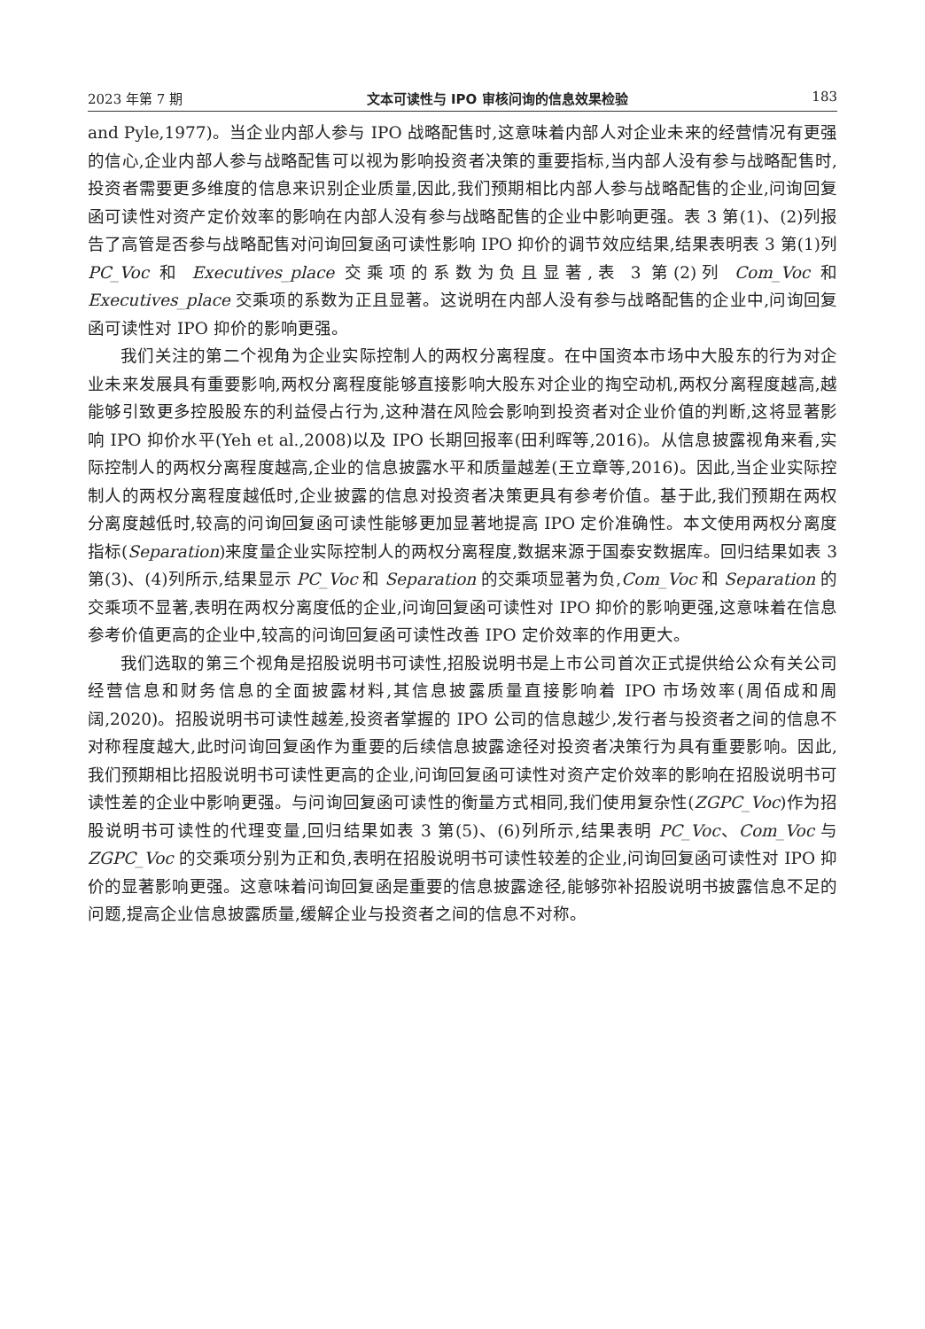2023 年第 7 期 文本可读性与 IPO 审核问询的信息效果检验 183
and Pyle,1977)。当企业内部人参与 IPO 战略配售时,这意味着内部人对企业未来的经营情况有更强的信心,企业内部人参与战略配售可以视为影响投资者决策的重要指标,当内部人没有参与战略配售时,投资者需要更多维度的信息来识别企业质量,因此,我们预期相比内部人参与战略配售的企业,问询回复函可读性对资产定价效率的影响在内部人没有参与战略配售的企业中影响更强。表 3 第(1)、(2)列报告了高管是否参与战略配售对问询回复函可读性影响 IPO 抑价的调节效应结果,结果表明表 3 第(1)列 PC_Voc 和 Executives_place 交乘项的系数为负且显著,表 3 第(2)列 Com_Voc 和 Executives_place 交乘项的系数为正且显著。这说明在内部人没有参与战略配售的企业中,问询回复函可读性对 IPO 抑价的影响更强。
我们关注的第二个视角为企业实际控制人的两权分离程度。在中国资本市场中大股东的行为对企业未来发展具有重要影响,两权分离程度能够直接影响大股东对企业的掏空动机,两权分离程度越高,越能够引致更多控股股东的利益侵占行为,这种潜在风险会影响到投资者对企业价值的判断,这将显著影响 IPO 抑价水平(Yeh et al.,2008)以及 IPO 长期回报率(田利晖等,2016)。从信息披露视角来看,实际控制人的两权分离程度越高,企业的信息披露水平和质量越差(王立章等,2016)。因此,当企业实际控制人的两权分离程度越低时,企业披露的信息对投资者决策更具有参考价值。基于此,我们预期在两权分离度越低时,较高的问询回复函可读性能够更加显著地提高 IPO 定价准确性。本文使用两权分离度指标(Separation)来度量企业实际控制人的两权分离程度,数据来源于国泰安数据库。回归结果如表 3 第(3)、(4)列所示,结果显示 PC_Voc 和 Separation 的交乘项显著为负,Com_Voc 和 Separation 的交乘项不显著,表明在两权分离度低的企业,问询回复函可读性对 IPO 抑价的影响更强,这意味着在信息参考价值更高的企业中,较高的问询回复函可读性改善 IPO 定价效率的作用更大。
我们选取的第三个视角是招股说明书可读性,招股说明书是上市公司首次正式提供给公众有关公司经营信息和财务信息的全面披露材料,其信息披露质量直接影响着 IPO 市场效率(周佰成和周阔,2020)。招股说明书可读性越差,投资者掌握的 IPO 公司的信息越少,发行者与投资者之间的信息不对称程度越大,此时问询回复函作为重要的后续信息披露途径对投资者决策行为具有重要影响。因此,我们预期相比招股说明书可读性更高的企业,问询回复函可读性对资产定价效率的影响在招股说明书可读性差的企业中影响更强。与问询回复函可读性的衡量方式相同,我们使用复杂性(ZGPC_Voc)作为招股说明书可读性的代理变量,回归结果如表 3 第(5)、(6)列所示,结果表明 PC_Voc、Com_Voc 与 ZGPC_Voc 的交乘项分别为正和负,表明在招股说明书可读性较差的企业,问询回复函可读性对 IPO 抑价的显著影响更强。这意味着问询回复函是重要的信息披露途径,能够弥补招股说明书披露信息不足的问题,提高企业信息披露质量,缓解企业与投资者之间的信息不对称。